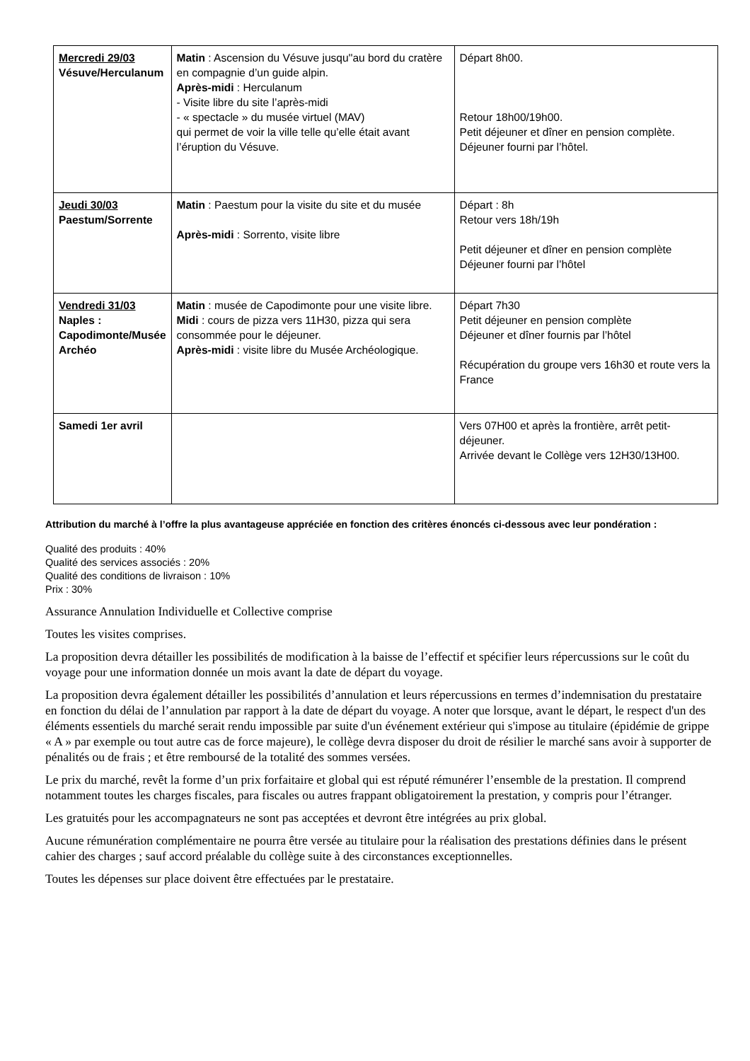| Mercredi 29/03 Vésuve/Herculanum | Matin : Ascension du Vésuve jusqu''au bord du cratère en compagnie d’un guide alpin. Après-midi : Herculanum - Visite libre du site l’après-midi - « spectacle » du musée virtuel (MAV) qui permet de voir la ville telle qu’elle était avant l’éruption du Vésuve. | Départ 8h00. Retour 18h00/19h00. Petit déjeuner et dîner en pension complète. Déjeuner fourni par l’hôtel. |
| Jeudi 30/03 Paestum/Sorrente | Matin : Paestum pour la visite du site et du musée Après-midi : Sorrento, visite libre | Départ : 8h Retour vers 18h/19h Petit déjeuner et dîner en pension complète Déjeuner fourni par l’hôtel |
| Vendredi 31/03 Naples : Capodimonte/Musée Archéo | Matin : musée de Capodimonte pour une visite libre. Midi : cours de pizza vers 11H30, pizza qui sera consommée pour le déjeuner. Après-midi : visite libre du Musée Archéologique. | Départ 7h30 Petit déjeuner en pension complète Déjeuner et dîner fournis par l’hôtel Récupération du groupe vers 16h30 et route vers la France |
| Samedi 1er avril | | Vers 07H00 et après la frontière, arrêt petit-déjeuner. Arrivée devant le Collège vers 12H30/13H00. |
Attribution du marché à l’offre la plus avantageuse appréciée en fonction des critères énoncés ci-dessous avec leur pondération :
Qualité des produits : 40%
Qualité des services associés : 20%
Qualité des conditions de livraison : 10%
Prix : 30%
Assurance Annulation Individuelle et Collective comprise
Toutes les visites comprises.
La proposition devra détailler les possibilités de modification à la baisse de l’effectif et spécifier leurs répercussions sur le coût du voyage pour une information donnée un mois avant la date de départ du voyage.
La proposition devra également détailler les possibilités d’annulation et leurs répercussions en termes d’indemnisation du prestataire en fonction du délai de l’annulation par rapport à la date de départ du voyage. A noter que lorsque, avant le départ, le respect d'un des éléments essentiels du marché serait rendu impossible par suite d'un événement extérieur qui s'impose au titulaire (épidémie de grippe « A » par exemple ou tout autre cas de force majeure), le collège devra disposer du droit de résilier le marché sans avoir à supporter de pénalités ou de frais ; et être remboursé de la totalité des sommes versées.
Le prix du marché, revêt la forme d’un prix forfaitaire et global qui est réputé rémunérer l’ensemble de la prestation. Il comprend notamment toutes les charges fiscales, para fiscales ou autres frappant obligatoirement la prestation, y compris pour l’étranger.
Les gratuités pour les accompagnateurs ne sont pas acceptées et devront être intégrées au prix global.
Aucune rémunération complémentaire ne pourra être versée au titulaire pour la réalisation des prestations définies dans le présent cahier des charges ; sauf accord préalable du collège suite à des circonstances exceptionnelles.
Toutes les dépenses sur place doivent être effectuées par le prestataire.